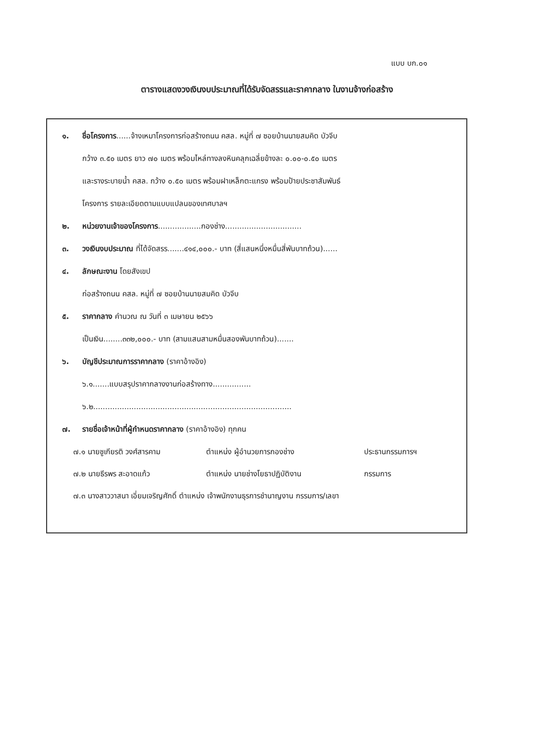แบบ บก.๐๑
ตารางแสดงวงเงินงบประมาณที่ได้รับจัดสรรและราคากลาง ในงานจ้างก่อสร้าง
๑. ชื่อโครงการ......จ้างเหมาโครงการก่อสร้างถนน คสล. หมู่ที่ ๗ ซอยบ้านนายสมคิด บัวจีบ
กว้าง ๓.๕๐ เมตร ยาว ๗๐ เมตร พร้อมไหล่ทางลงหินคลุกเฉลี่ยข้างละ ๐.๐๐-๐.๕๐ เมตร
และรางระบายน้ำ คสล. กว้าง ๐.๕๐ เมตร พร้อมฝาเหล็กตะแกรง พร้อมป้ายประชาสัมพันธ์
โครงการ รายละเอียดตามแบบแปลนของเทศบาลฯ
๒. หน่วยงานเจ้าของโครงการ..................กองช่าง................................
๓. วงเงินงบประมาณ ที่ได้จัดสรร.......๔๑๔,๐๐๐.- บาท (สี่แสนหนึ่งหมื่นสี่พันบาทถ้วน)......
๔. ลักษณะงาน โดยสังเขป
ก่อสร้างถนน คสล. หมู่ที่ ๗ ซอยบ้านนายสมคิด บัวจีบ
๕. ราคากลาง คำนวณ ณ วันที่ ๓ เมษายน ๒๕๖๖
เป็นเงิน........๓๓๒,๐๐๐.- บาท (สามแสนสามหมื่นสองพันบาทถ้วน).......
๖. บัญชีประมาณการราคากลาง (ราคาอ้างอิง)
๖.๑.......แบบสรุปราคากลางงานก่อสร้างทาง................
๖.๒...................................................................................
๗. รายชื่อเจ้าหน้าที่ผู้กำหนดราคากลาง (ราคาอ้างอิง) ทุกคน
๗.๑ นายชูเกียรติ วงศ์สารคาม ตำแหน่ง ผู้อำนวยการกองช่าง ประธานกรรมการฯ
๗.๒ นายธีรพร สะอาดแก้ว ตำแหน่ง นายช่างโยธาปฏิบัติงาน กรรมการ
๗.๓ นางสาววาสนา เอี่ยมเจริญศักดิ์ ตำแหน่ง เจ้าพนักงานธุรการชำนาญงาน กรรมการ/เลขา